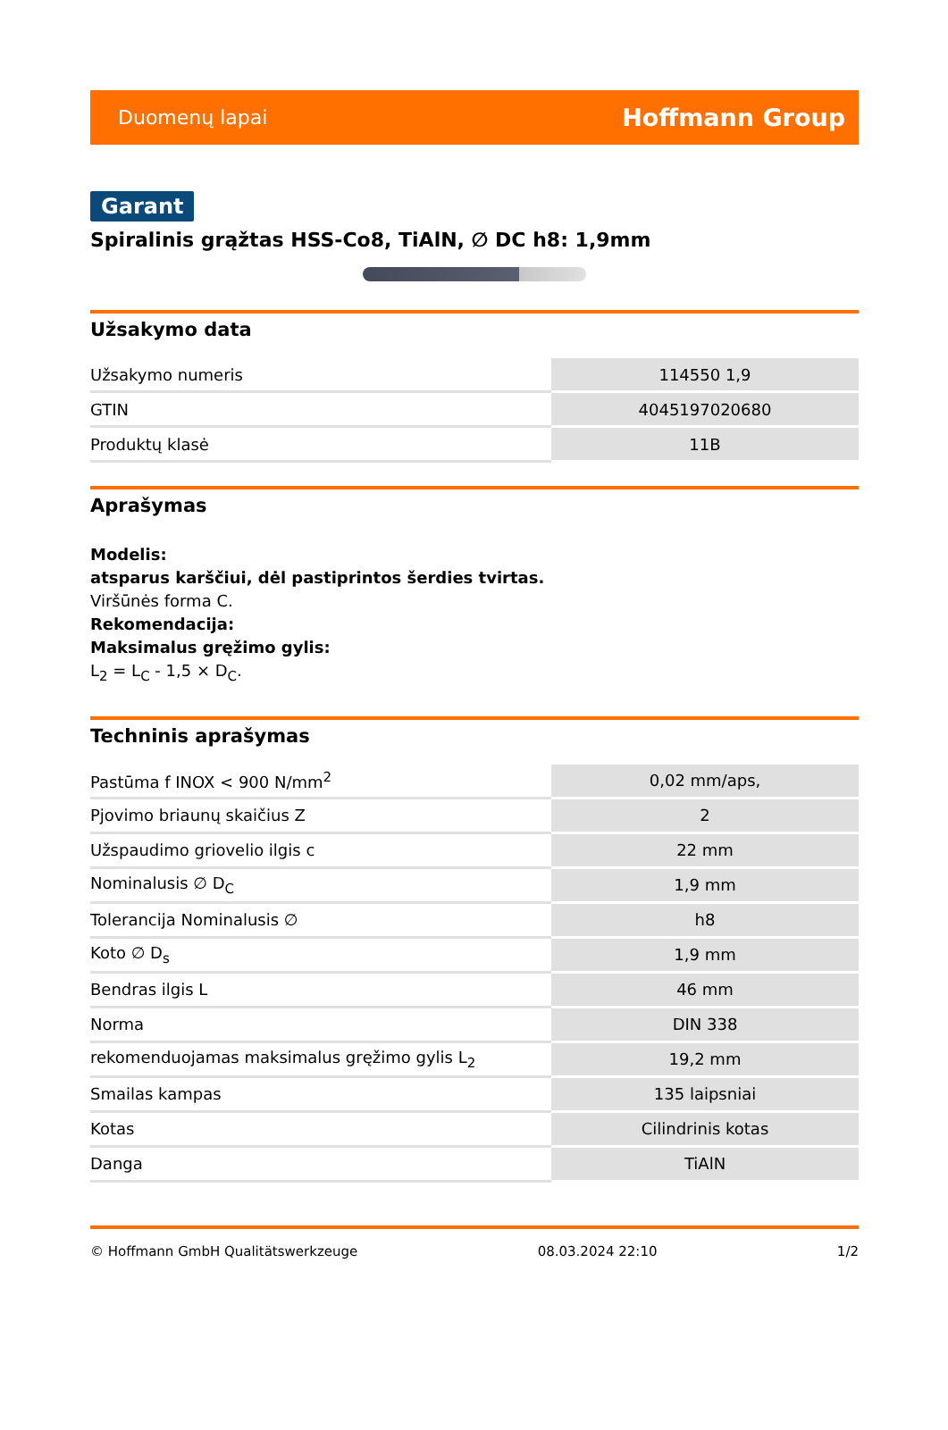Duomenų lapai Hoffmann Group
Garant
Spiralinis grąžtas HSS-Co8, TiAlN, ∅ DC h8: 1,9mm
Užsakymo data
| Užsakymo numeris | 114550 1,9 |
| GTIN | 4045197020680 |
| Produktų klasė | 11B |
Aprašymas
Modelis:
atsparus karščiui, dėl pastiprintos šerdies tvirtas.
Viršūnės forma C.
Rekomendacija:
Maksimalus gręžimo gylis:
L<sub>2</sub> = L<sub>C</sub> - 1,5 × D<sub>C</sub>.
Techninis aprašymas
| Pastūma f INOX < 900 N/mm<sup>2</sup> | 0,02 mm/aps, |
| Pjovimo briaunų skaičius Z | 2 |
| Užspaudimo griovelio ilgis c | 22 mm |
| Nominalusis ∅ D<sub>C</sub> | 1,9 mm |
| Tolerancija Nominalusis ∅ | h8 |
| Koto ∅ D<sub>s</sub> | 1,9 mm |
| Bendras ilgis L | 46 mm |
| Norma | DIN 338 |
| rekomenduojamas maksimalus gręžimo gylis L<sub>2</sub> | 19,2 mm |
| Smailas kampas | 135 laipsniai |
| Kotas | Cilindrinis kotas |
| Danga | TiAlN |
© Hoffmann GmbH Qualitätswerkzeuge 08.03.2024 22:10 1/2